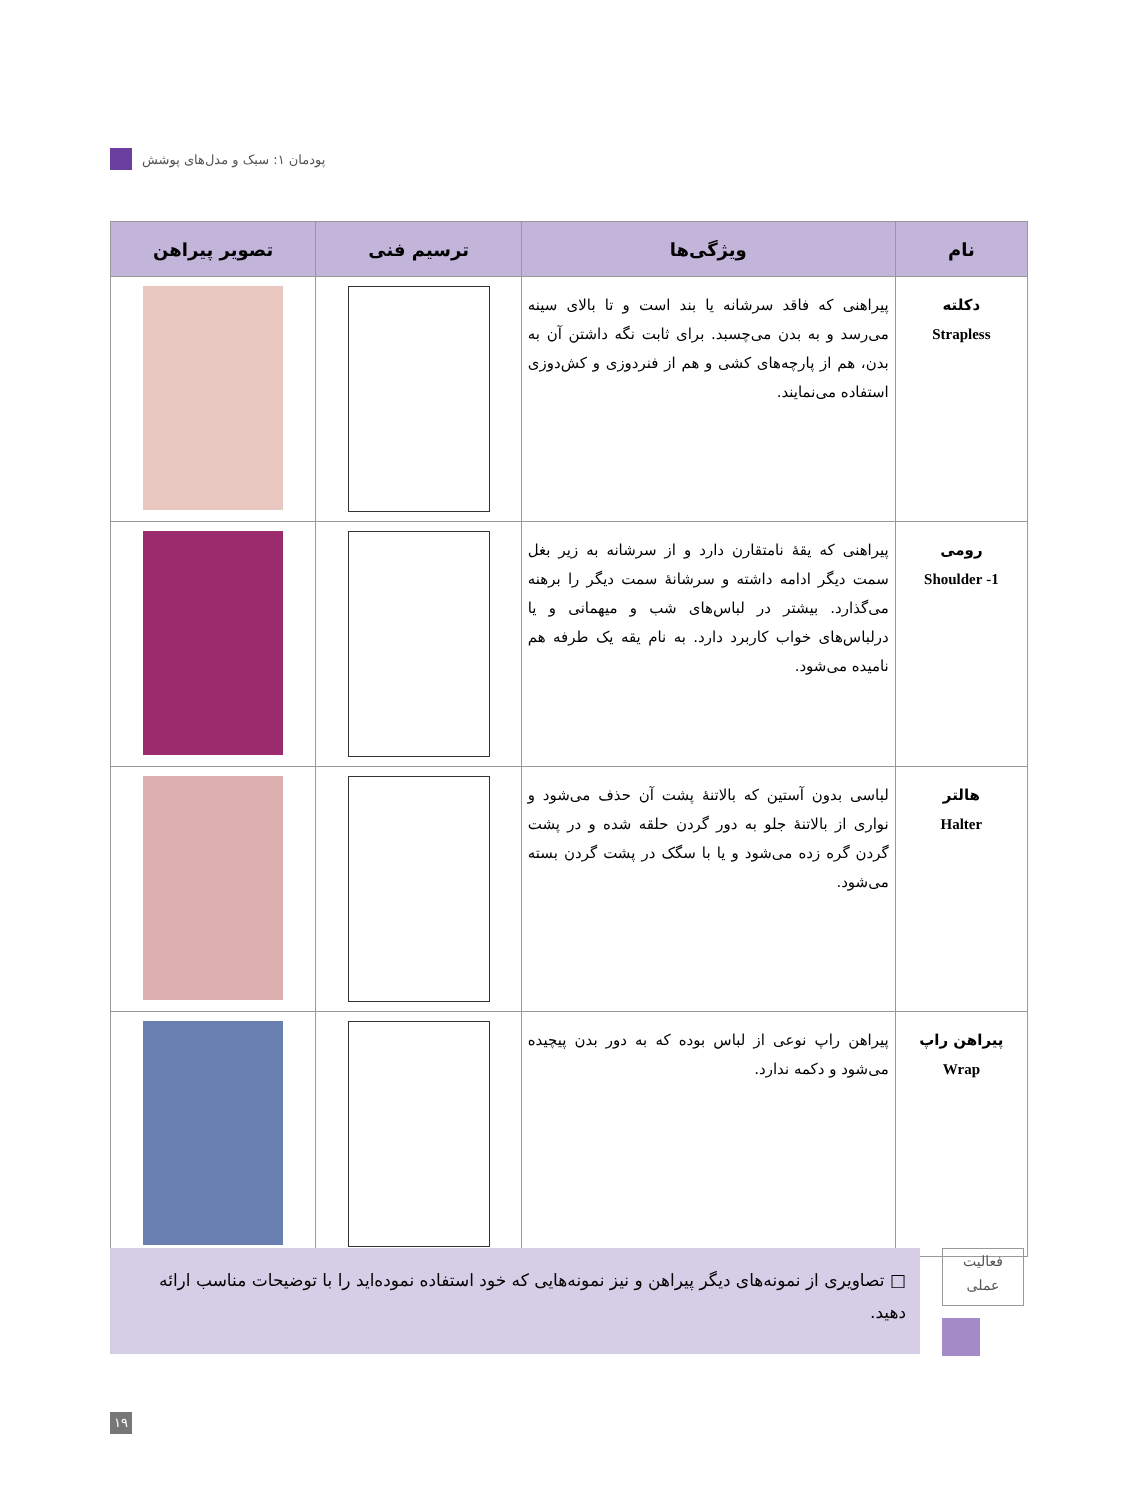پودمان ۱: سبک و مدل‌های پوشش
| نام | ویژگی‌ها | ترسیم فنی | تصویر پیراهن |
| --- | --- | --- | --- |
| دکلته Strapless | پیراهنی که فاقد سرشانه یا بند است و تا بالای سینه می‌رسد و به بدن می‌چسبد. برای ثابت نگه داشتن آن به بدن، هم از پارچه‌های کشی و هم از فنردوزی و کش‌دوزی استفاده می‌نمایند. | | |
| رومی 1- Shoulder | پیراهنی که یقهٔ نامتقارن دارد و از سرشانه به زیر بغل سمت دیگر ادامه داشته و سرشانهٔ سمت دیگر را برهنه می‌گذارد. بیشتر در لباس‌های شب و میهمانی و یا درلباس‌های خواب کاربرد دارد. به نام یقه یک طرفه هم نامیده می‌شود. | | |
| هالتر Halter | لباسی بدون آستین که بالاتنهٔ پشت آن حذف می‌شود و نواری از بالاتنهٔ جلو به دور گردن حلقه شده و در پشت گردن گره زده می‌شود و یا با سگک در پشت گردن بسته می‌شود. | | |
| پیراهن راپ Wrap | پیراهن راپ نوعی از لباس بوده که به دور بدن پیچیده می‌شود و دکمه ندارد. | | |
□ تصاویری از نمونه‌های دیگر پیراهن و نیز نمونه‌هایی که خود استفاده نموده‌اید را با توضیحات مناسب ارائه دهید.
فعالیت
عملی
۱۹